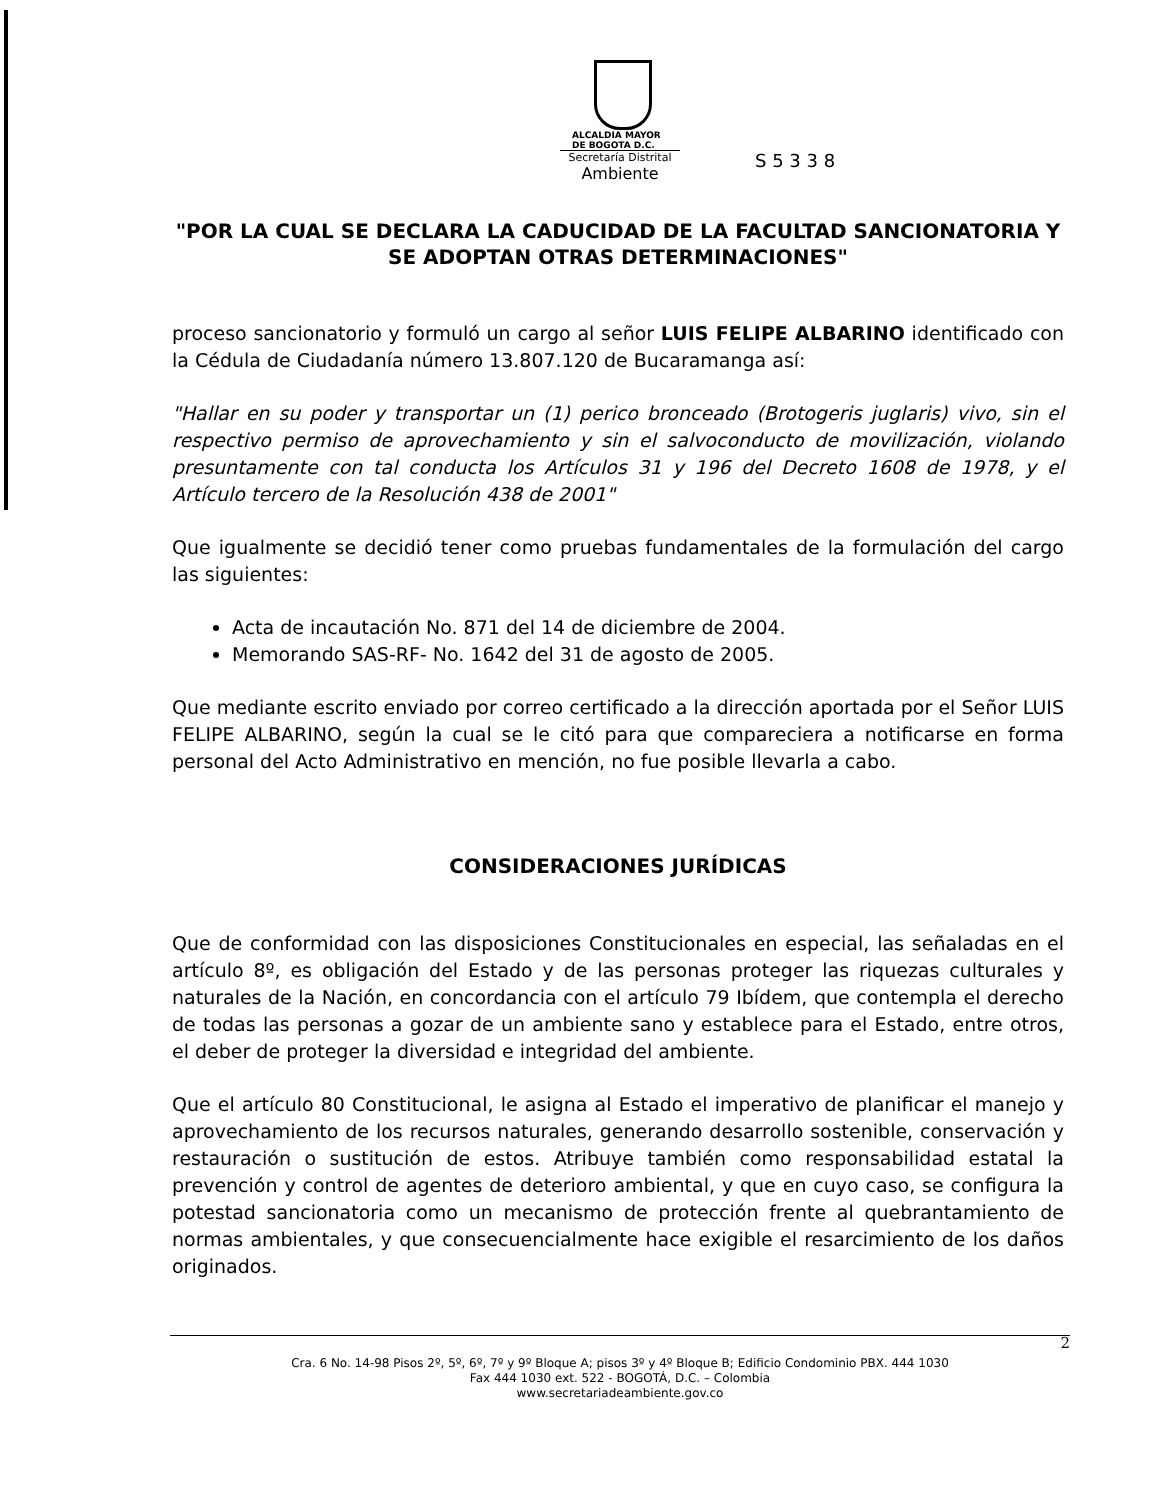ALCALDIA MAYOR
DE BOGOTA D.C.
Secretaría Distrital
Ambiente
S 5 3 3 8
"POR LA CUAL SE DECLARA LA CADUCIDAD DE LA FACULTAD SANCIONATORIA Y SE ADOPTAN OTRAS DETERMINACIONES"
proceso sancionatorio y formuló un cargo al señor LUIS FELIPE ALBARINO identificado con la Cédula de Ciudadanía número 13.807.120 de Bucaramanga así:
"Hallar en su poder y transportar un (1) perico bronceado (Brotogeris juglaris) vivo, sin el respectivo permiso de aprovechamiento y sin el salvoconducto de movilización, violando presuntamente con tal conducta los Artículos 31 y 196 del Decreto 1608 de 1978, y el Artículo tercero de la Resolución 438 de 2001"
Que igualmente se decidió tener como pruebas fundamentales de la formulación del cargo las siguientes:
Acta de incautación No. 871 del 14 de diciembre de 2004.
Memorando SAS-RF- No. 1642 del 31 de agosto de 2005.
Que mediante escrito enviado por correo certificado a la dirección aportada por el Señor LUIS FELIPE ALBARINO, según la cual se le citó para que compareciera a notificarse en forma personal del Acto Administrativo en mención, no fue posible llevarla a cabo.
CONSIDERACIONES JURÍDICAS
Que de conformidad con las disposiciones Constitucionales en especial, las señaladas en el artículo 8º, es obligación del Estado y de las personas proteger las riquezas culturales y naturales de la Nación, en concordancia con el artículo 79 Ibídem, que contempla el derecho de todas las personas a gozar de un ambiente sano y establece para el Estado, entre otros, el deber de proteger la diversidad e integridad del ambiente.
Que el artículo 80 Constitucional, le asigna al Estado el imperativo de planificar el manejo y aprovechamiento de los recursos naturales, generando desarrollo sostenible, conservación y restauración o sustitución de estos. Atribuye también como responsabilidad estatal la prevención y control de agentes de deterioro ambiental, y que en cuyo caso, se configura la potestad sancionatoria como un mecanismo de protección frente al quebrantamiento de normas ambientales, y que consecuencialmente hace exigible el resarcimiento de los daños originados.
2
Cra. 6 No. 14-98 Pisos 2º, 5º, 6º, 7º y 9º Bloque A; pisos 3º y 4º Bloque B; Edificio Condominio PBX. 444 1030
Fax 444 1030 ext. 522 - BOGOTÁ, D.C. – Colombia
www.secretariadeambiente.gov.co